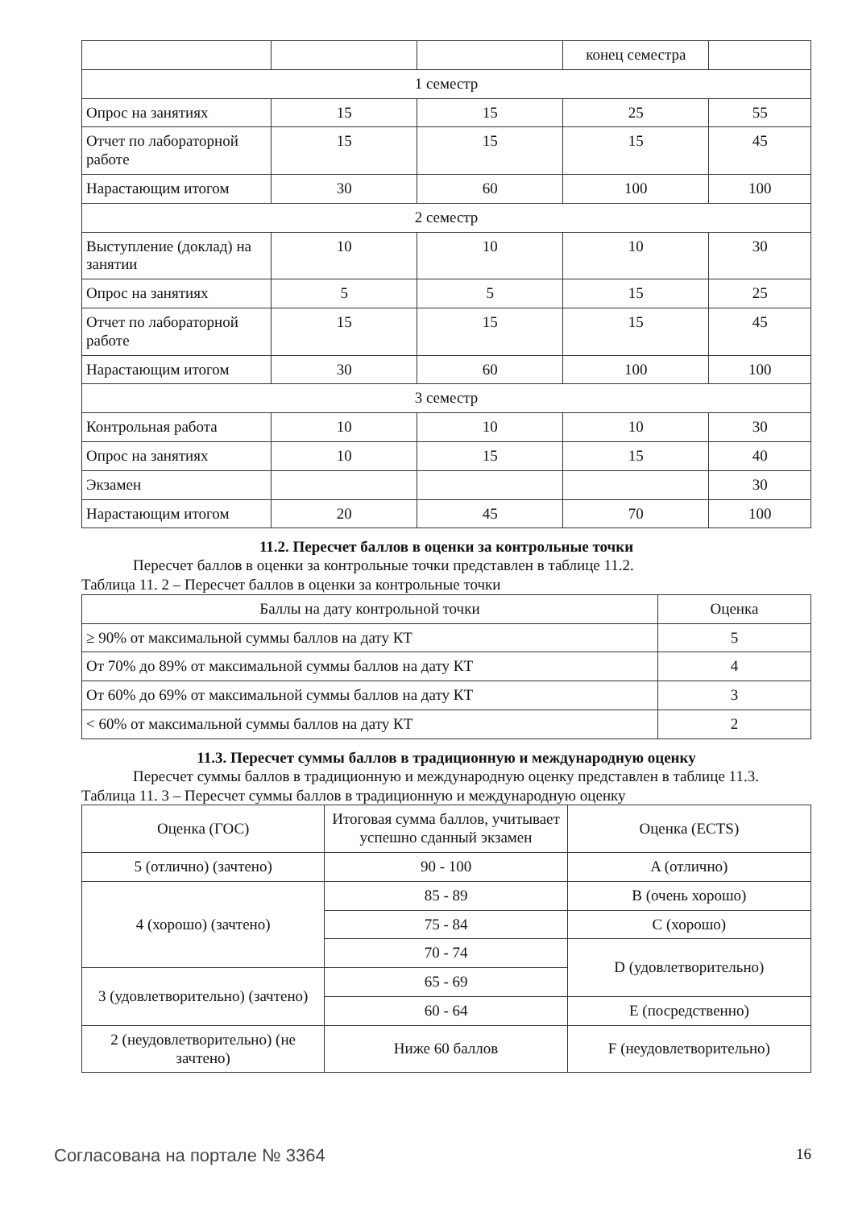| | | | конец семестра | |
| 1 семестр | | | | |
| Опрос на занятиях | 15 | 15 | 25 | 55 |
| Отчет по лабораторной работе | 15 | 15 | 15 | 45 |
| Нарастающим итогом | 30 | 60 | 100 | 100 |
| 2 семестр | | | | |
| Выступление (доклад) на занятии | 10 | 10 | 10 | 30 |
| Опрос на занятиях | 5 | 5 | 15 | 25 |
| Отчет по лабораторной работе | 15 | 15 | 15 | 45 |
| Нарастающим итогом | 30 | 60 | 100 | 100 |
| 3 семестр | | | | |
| Контрольная работа | 10 | 10 | 10 | 30 |
| Опрос на занятиях | 10 | 15 | 15 | 40 |
| Экзамен | | | | 30 |
| Нарастающим итогом | 20 | 45 | 70 | 100 |
11.2. Пересчет баллов в оценки за контрольные точки
Пересчет баллов в оценки за контрольные точки представлен в таблице 11.2.
Таблица 11. 2 – Пересчет баллов в оценки за контрольные точки
| Баллы на дату контрольной точки | Оценка |
| --- | --- |
| ≥ 90% от максимальной суммы баллов на дату КТ | 5 |
| От 70% до 89% от максимальной суммы баллов на дату КТ | 4 |
| От 60% до 69% от максимальной суммы баллов на дату КТ | 3 |
| < 60% от максимальной суммы баллов на дату КТ | 2 |
11.3. Пересчет суммы баллов в традиционную и международную оценку
Пересчет суммы баллов в традиционную и международную оценку представлен в таблице 11.3.
Таблица 11. 3 – Пересчет суммы баллов в традиционную и международную оценку
| Оценка (ГОС) | Итоговая сумма баллов, учитывает успешно сданный экзамен | Оценка (ECTS) |
| 5 (отлично) (зачтено) | 90 - 100 | A (отлично) |
| 4 (хорошо) (зачтено) | 85 - 89 | B (очень хорошо) |
| | 75 - 84 | C (хорошо) |
| | 70 - 74 | D (удовлетворительно) |
| 3 (удовлетворительно) (зачтено) | 65 - 69 | |
| | 60 - 64 | E (посредственно) |
| 2 (неудовлетворительно) (не зачтено) | Ниже 60 баллов | F (неудовлетворительно) |
Согласована на портале № 3364 16